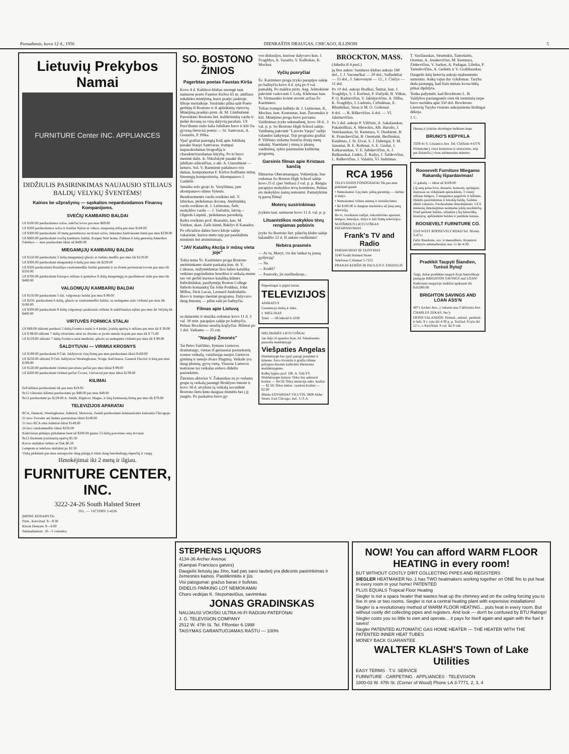Pirmadienis, kovo 12 d., 1956 DIENRAŠTIS DRAUGAS, CHICAGO, ILLINOIS 5
Lietuvių Prekybos Namai
FURNITURE Center INC. APPLIANCES
DIDŽIULIS PASIRINKIMAS NAUJAUSIO STILIAUS BALDŲ VELYKŲ ŠVENTĖMS!
Kainos be užprašymų — sąskaitos neparduodamos Finansų Kompanijoms.
SVEČIŲ KAMBARIO BALDAI
Už $100.00 parduodamos sofos, nakčiai lovos pas mus $69.00
Už $200 parduodamos sofos ir foteliai Nylon ar vilnos, naujausių stilių pas mus $149.00
Už $300.00 parduodami 10 metų garantuotos sectional sofos, tinkamos kiekvienam butui pas mus $239.00
Už $600.00 parduodami svečių kambario baldai, Karpen Nart home, Pulman ir kitų geresnių Amerikos Fabrikos — mes parduodam tiktai už $400.00
MIEGAMŲJŲ KAMBARIŲ BALDAI
Už $150.00 parduodami 3 dalių miegamieji ąžuolo ar riešuto medžio pas mus tik $119.00
Už $300.00 parduodami miegamieji 4 dalių pas mus tik $229.00
Už $500 parduodami Brazilijos raudonmedžio baldai gaunami ir su dviem pavieniom lovom pas mus tik $350.00
Už $700.00 parduodami Europos stiliaus ir gamybos 9 dalių miegamųjų su puošimuosi stalu pas mus tik $490.00
VALGOMŲJŲ KAMBARIŲ BALDAI
Už $150.00 parduodami 5 dal. valgomojo baldai pas mus $ 99.00
Už $250. parduodami 6 dalių, ąžuolo ar raudonmedžio baldai, su nedegamu stalo viršumi pas mus tik $190.00
Už $500.00 parduodami 9 dalių valgomojo paskiausio stiliaus iš aukščiausios rųšies pas mus iki Velykų tik $400.00
VIRTUVĖS FORMICA STALAI
Už $69.00 siūlomi parduoti 5 dalių Formica stalai ir 4 kėdės, įvairių spalvų ir stiliaus pas mus tik $ 39.00
Už $ 99.00 siūlomi 7 dalių virtuvėms setai su chromo ar juodo metalo kojom pas mus tik $ 75.00
Už $129.00 siūlomi 7 dalių Formica setai mediniai, ąžuolo su nedegamu viršumi pas mus tik $ 99.00
ŠALDYTUVAI — VIRIMUI KROSNYS
Už $199.00 parduodami 8 Cub. šaldytuvai visų firmų pas mus parduodami tiktai $169.00
Už $250.00 siūlomi 9 Cub. šaldytuvai Westinghouse, Norge, Kelvinator, General Electric ir kitų pas mus $199.00
Už $120.00 parduodami virimui parcelano pečiai pas mus tiktai $ 99.00
Už $200.00 parduodami virimui pečiai Crown, Universal pas mus tiktai $139.00
KILIMAI
6x9 kilimai parduodami tik pas mus $19.95
9x12 vilnoniai kilimai parduodami po $89.00 pas mus $49.00
9x12 parduodami po $129.00 A. Smith, Bigelow, Magee, ir kitų žymiausių firmų pas mus tik $79.00
TELEVIZIJOS APARATAI
RCA, Dumont, Westinghouse, Admiral, Motorola, Zenith parduodami žemiausiomis kainomis Chicagoje.
21 inco Traveler ant žemės pastatomas tiktai $149.00
21 inco RCA arba Admiral tiktai $149.00
24 inco raudonmedžio tiktai $250.00
Kiekvienas pirkėjas pirkdamas bent už $200.00 gauna 53 dalių porcelano setą dovanai.
9x12 linoleum įvairiausių spalvų $5.50
Kavos staliukai riešuto ar Oak $6.50
Lempom ar telefono staliukai po $2.50
Viską pirkdami pas mus sutaupysite daug pinigų ir labai daug bereikalingų rūpesčių ir vargų.
Išmokėjimai iki 2 metų ir ilgiau.
FURNITURE CENTER, INC.
3222-24-26 South Halsted Street
TEL. — VICTORY 2-4226
ĮMONĖ ATIDARYTA:
Pirm., Ketvirtad. 9—9:30
Kitom Dienom: 9—6.00
Sekmadieniais: 10—5 valandos
SO. BOSTONO ŽINIOS
Pagerbtas poetas Faustas Kirša
Kovo 4 d. Kultūros klubas surengė taut. namuose poeto Faustos Kiršos 65 m. amžiaus sukakties minėjimą, kuris praėjo jaukioje, šiltoje nuotaikoje. Susirinko pilna salė Poeto gerbėjų iš Bostono ir iš aplinkinių vietovių. Minėjimą pradėjo pirm. dr. M. Gimbutienė. Pasveikino Bostono liet. kultūrininkų vardu ir įteikė dovaną su visų dalyvių parašais. Už Prez'diumo stalo šalia Jubiliato buvo ir kiti čia gyveną lietuviai poetai — St. Santvaras, A. Gustaitis, P. Pilka.
Ypač gražiai parengtą žodį apie Jubiliatą pasakė Stasys Santvaras, trumpai nupasakodamas biografiją ir charakterizuodamas kūrybą. Po to buvo meninė dalis. Ir. Nikolskytė pasakė du jubiliato eilėraščius, o akt. A. Gustaitienė — keturis. Sol. V. Barmienė padainavo tris dainas, komponuotas F. Kiršos žodžiams mūsų žinomųjų kompozitorių. Akompanavo J. Gaidelis.
Smuiku solo grojo Iz. Vasyliūnas, jam akompanavo sūnus Vytenis.
Bendruomenės vardu sveikino inž. V. Izbickas, įteikdamas dovaną. Ateitininkų vardu sveikino dr. J. Leimonas, Šešt. mokyklos vardu — J. Vaičaitis, latvių—Olgerds Liepinš., įteikdamas paveikslą.
Raštu sveikino prof. Brazaitis, kan. M. Vaitkus, skan. Zails kienė, Bakšys iš Kanados.
Po oficialios dalies buvo kitoje salėje vakarienė, kurios metu taip pat pasidalinta mintimis bei atsiminimais.
"JAV Katalikų Akcija ir mūsų vieta joje"
Tokia tema Šv. Kazimiero proga Bostono ateitininkams skaitė paskaitą kun. dr. V. Cukuras, nužymėdamas šios šalies katalikų veikimo pagrindinius bruožius ir reikalą mums tuo vei gerbti kuriuos katalikų kilmės futbolininkai, pasižymėję Boston College futbolo komandoj Tai John Poshkus, John Millus, Dick Lucas, Leonard Andrušaitis. Buvo ir trumpa meninė programa. Dalyvavo daug žmonių — pilna salė po bažnyčia.
Filmas apie Lietuvą
su dainomis ir muzika rodomas kovo 11 d. 3 val. 30 min. parapijos salėje po bažnyčia. Pelnas Brocktono seselių koplyčiai. Bilietai po 1 dol. Vaikams — 25 cnt.
"Naujieji Žmonės"
Tai Petro Vaičiūno, žymaus Lietuvos dramaturgo, vienas iš geriausiai pasisekusių scenos veikalų, vaizduojąs naujos Lietuvos gimimą ir senojo dvaro žlugimą. Veikale yra daug įdomių, gyvų vietų. Visuose Lietuvos teatruose tas veikalas eidavo dideliu pasisekimu.
Žinomas aktorius V. Žukauskas su jo vedama grupe tą veikalą parengė Broklyno mieste ir kovo 18 d. atvyksta tą veikalą suvaidinti Bostono lietu kmu daugiau domėtis bei į jį jungtis. Po paskaitos buvo gy-
vos diskusijos, kuriose dalyvavo kun. J. Švagždys, A. Vasaitis, V. Kulbokas, K. Mockus.
Vyčių pusryčiai
Šv. Kazimiero proga įvyko parapijos salėje po bažnyčia kovo 4 d. rytą po 9 val. pamaldų. Po maldos pirm. Ang. Jelmokienė pakvietė vadovauti J. Lolą. Klebonas kun. Pr. Virmauskis kvietė stovėti arčiau Šv Kazimiero.
Toliau trumpai kalbėjo dr. J. Leimonas, K. Mockus, kun. Kontautas, kun. Žuromskis ir kiti. Minėjimo proga buvo paviams. Vaidinimas įvyks sekmadienį, kovo 18 d., 3 val. p. p. So Bostono High School salėje. Vaidinmą pakvietė "Laisvės Varpo" radijo valandos laikytojai. Toji programa gražiai P. Viščinio vedama švenčia dvejų metų sukaktį. Nueidami į rimtą ir įdomų vaidinimą, sykiu paremsime kultūrinę programą.
Garsinis filmas apie Kristaus kančią
filmuotas Oberamaergau, Vokietijoje, bus rodomas So Boston High School salėje kovo 25 d. (per Verbas) 3 val. p. p. Rengia parapijos mokyklos tėvų komitetas. Pelnas eis mokyklos namų remontui. Pamatykime tą garsų filmą!
Moterų susirinkimas
įvyksta taut. namuose kovo 11 d. val. p. p.
Lituanistikos mokyklos tėvų rengiamas pobūvis
įvyks So Bostono liet. piliečių klubo salėje balandžio 22 d. Iš anksto ruoškimės!
Nebėra prasmės
— Ar tu, Maryt, vis dar lankai tą jauną gydytoją?
— Ne.
— Kodėl?
— Pasirodo, jis susižiedavęs...
Rūpestingai ir pigiai taisau
TELEVIZIJOS
APARATUS
Garantuoja darbą ir dalis.
J. MIGLINAS
Telef. — HUmbold 6-1038
MELSKIMĖS LIETUVIŠKAI
Jau išėjo iš spaudos Kan. Al. Sabaliausko paruošta maldaknygė
Viešpaties Angelas
Maldaknygė bus ypač patogi jaunimui ir kitiems. Savo išvaizda ir gražiu rišimu prilygsta kitomis kalbomis išleistoms maldaknygėms.
Kalbą lygino prof. DR. A. SALYS. Maldaknygės kainos: Odos lux auksuoti kraštai — $4.50; Odos imitacija auks. kraštai — $2.50; Odos imitac. raudoni kraštai — $2.00
Išleido EDVARDAS VILUTIS, 3808 Alder Street, East Chicago, Ind., U.S.A.
BROCKTON, MASS.
(Atkelta iš 4 pusl.)
jų šios aukos: Sandaros klubas aukojo 180 dol., J. J. Varonečkai — 20 dol., Sužiedėliai — 15 dol., J. Jakovonytė — 12., J. Činčys — 11 dol.
Po 10 dol. aukojo Braškai, Šmitai, kun. J. Švagždys, S. J. Kučinai, P. Dailydė, B. Vitkus, P. O. Radzevičiai, V. Jakimavičius, A. Dilba, K. Švagždys, J. Ludonis, Čirbulėnas, E. Bliudnikas, Sisas ir M. O. Gofensai.
8 dol. — R. Bilkevičius. 6 dol. — Vl. Jakimavičius.
Po 5 dol. aukojo P. Viščinis, A. Sakalauskas, Pakalniškiai, A. Mereckis, Alb. Barulis, J. Venckauskas, St. Kemzura, V. Duobienė, B. K. Pranckevičiai, B. Orentaitė, Beržinskai, Kaulėnas, J. St. Eivai, S. J. Dabrėgai, F. M. Janoniai, B. E. Roženai, S. E. Grušai, J. Katkarauskas, V. E. Jažukevičius, A. J. Baškauskai, Linkis, Ž. Radys, J. Šablevičius, L. Ralkevičius, J. Valaitis, Vl. Indriūnas.
RCA 1956
TELEVIZIJOS FONOGRAFAI Tik pas mus pirkdami gausit
• Nemokamai 3-jų mėn. pilną garantiją — darbas ir dalys.
• Nemokamai vidaus anteną ir instaliavimas.
• Iki $100.00 ir daugiau nuolaidos už jūsų seną televiziją.
Be to, visokiausi radijai, rekordavimo aparatai, lempos, baterijos, dalys ir kiti firmų televizijos
NUOŠIRDUS LIETUVIŠKAS PATARNAVIMAS
Frank's TV and Radio
PARDAVIMAS IR TAISYMAS
3240 South Halsted Street
Telefonas CAlumet 5-7252
PRANAS KERŠIS IR PAULIUS F. ENDZELIS
T. Vasiliauskas, Strumskis, Tamošaitis, Orentas, A. Jasukevičius, M. Kemzura, Zinkevičius, V. Sarkus, A. Padagas, Lileika, P. Tamulevičius, A. Gedutis ir V. Grubliauskas.
Daugelis kitų lietuvių aukojo mažesnėmis sumomis. Aukų vajus dar vykdomas. Taryba deda pastangų, kad šiais metais kvota būtų pilnai išpildyta.
Tenka pažymėti, kad Brocktono L. B. Valdybos pastangomis vien tik tremtinių tarpe buvo surinkta apie 350 dol. Brocktono Lietuvių Taryba visiems aukojusiems širdingai dėkoja.
J. C.
Duoną ir įvairias skoningas bulkutes kepa
BRUNO'S KEPYKLA
3339-41 S. Lituanica Ave. Tel. Cliffside 4-6376
Pristatome į visas krautuves ir restoranus, taip pat išsiunčia į visus artimuosius miestus.
Roosevelt Furniture Miegamo Rakandų Išpardavimas!
11 gabalų — tiktai už $169.00
Į šį setą įeina lova, dreseris, komoda, springsai, matrasas su vidujinėm spiruoklėm, 3 vanity stiliaus lempos, 2 miegamos pagalvės ir kilimas. Didelis pasirinkimas ir kitokių baldų. Galima užeiti vakarais. Parduodame išmokėjimais. Už 6 mėnesių išmokėjimus neimame jokių nuošimčių. Prieš perkant baldus, užsukite į šią lietuvišką krautuvę, apžiūrėkite baldus ir patirkite kainas.
ROOSEVELT FURNITURE CO.
2310 WEST ROOSEVELT ROAD Tel. SEeley 3-4711
Felix Raudonis, sav. ir menadžeris. Krautuvė atidaryta sekmadieniais nuo 11 iki 4:30.
Pradėkit Taupyti Šiandien, Turėsit Rytoj!
Taigi, dabar pradėkite taupyti šioje lietuviškoje įstaigoje BRIGHTON SAVINGS and LOAN!
Kiekvieno taupytojo indėliai apdrausti iki $10,000.00
BRIGHTON SAVINGS AND LOAN ASS'N
4071 Archer Ave., į vakarus nuo California Ave.
CHARLES ZEKAS, Sec'y
OFISO VALANDOS: Pirmad., antrad., penktad. ir šešt. 9 v. ryto iki 4:30 p. p. Trečiad. 9 ryto iki 12 v., o Ketvirtad. 9 val. iki 8 vak.
STEPHENS LIQUORS
4134-36 Archer Avenue
(Kampas Francisco gatvės)
Daugelis lietuvių jau žino, kad pas savo tautietį yra didesnis pasirinkimas ir žemesnės kainos. Pasitikrinkite ir jūs.
Visi patogumai: gražus baras ir bufetas.
DIDELIS PARKING LOT NEMOKAMAI
Choro vedėjas K. Steponavičius, savininkas
JONAS GRADINSKAS
NAUJAUSI VOKIŠKI ULTRA HI-FI RADIJAI-PATEFONAI
J. G. TELEVISION COMPANY
2512 W. 47th St. Tel. FRontier 6-1998
TAISYMAS GARANTUOJAMAS RAŠTU — 100%
NOW! You can afford WARM FLOOR HEATING in every room!
BUT WITHOUT COSTLY DIRT COLLECTING PIPES AND REGISTERS
SIEGLER HEATMAKER No. 1 has TWO heatmakers working together on ONE fire to put heat in every room in your home! PATENTED
PLUS EQUALS Tropical Floor Heating
Siegler is not a space heater that wastes heat up the chimney and on the ceiling forcing you to live in one or two rooms. Siegler is not a central heating plant with expensive installations!
Siegler is a revolutionary method of WARM FLOOR HEATING... puts heat in every room. But without costly dirt collecting pipes and registers. And look — don't be confused by BTU Ratings!
Siegler costs you so little to own and operate... it pays for itself again and again with the fuel it saves!
Siegler PATENTED AUTOMATIC GAS HOME HEATER — THE HEATER WITH THE PATENTED INNER HEAT TUBES
MONEY BACK GUARANTEE
WALTER KLASH'S Town of Lake Utilities
EASY TERMS · T.V. SERVICE
FURNITURE · CARPETING · APPLIANCES · TELEVISION
1800-02 W. 47th St. (Corner of Wood) Phone LA 3-7771, 2, 3, 4